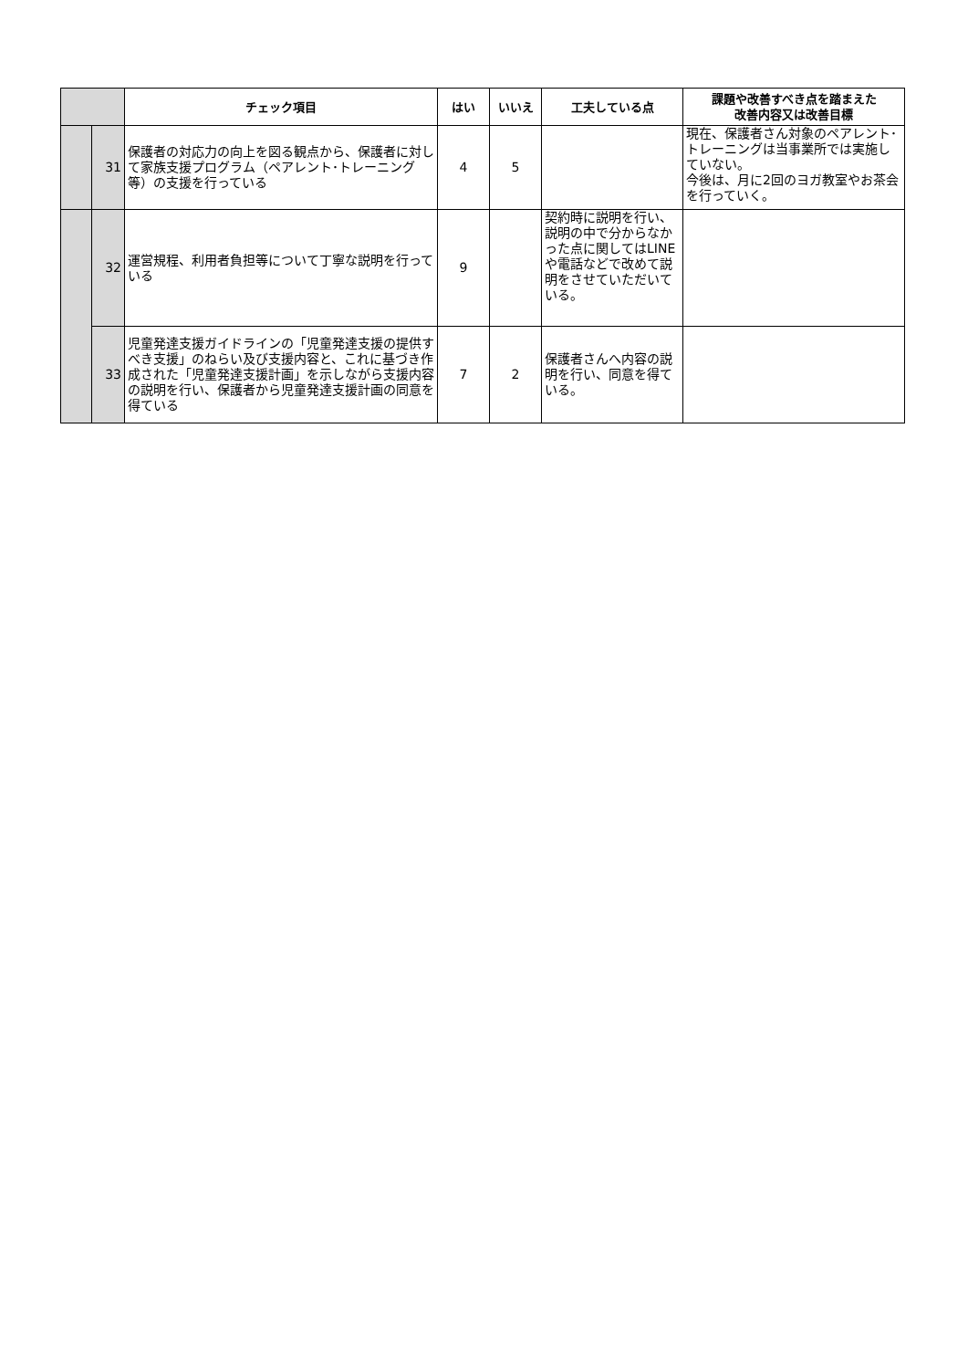| | | チェック項目 | はい | いいえ | 工夫している点 | 課題や改善すべき点を踏まえた 改善内容又は改善目標 |
| --- | --- | --- | --- | --- | --- | --- |
| | 31 | 保護者の対応力の向上を図る観点から、保護者に対して家族支援プログラム（ペアレント･トレーニング等）の支援を行っている | 4 | 5 | | 現在、保護者さん対象のペアレント･トレーニングは当事業所では実施していない。 今後は、月に2回のヨガ教室やお茶会を行っていく。 |
| | 32 | 運営規程、利用者負担等について丁寧な説明を行っている | 9 | | 契約時に説明を行い、説明の中で分からなかった点に関してはLINEや電話などで改めて説明をさせていただいている。 | |
| | 33 | 児童発達支援ガイドラインの「児童発達支援の提供すべき支援」のねらい及び支援内容と、これに基づき作成された「児童発達支援計画」を示しながら支援内容の説明を行い、保護者から児童発達支援計画の同意を得ている | 7 | 2 | 保護者さんへ内容の説明を行い、同意を得ている。 | |